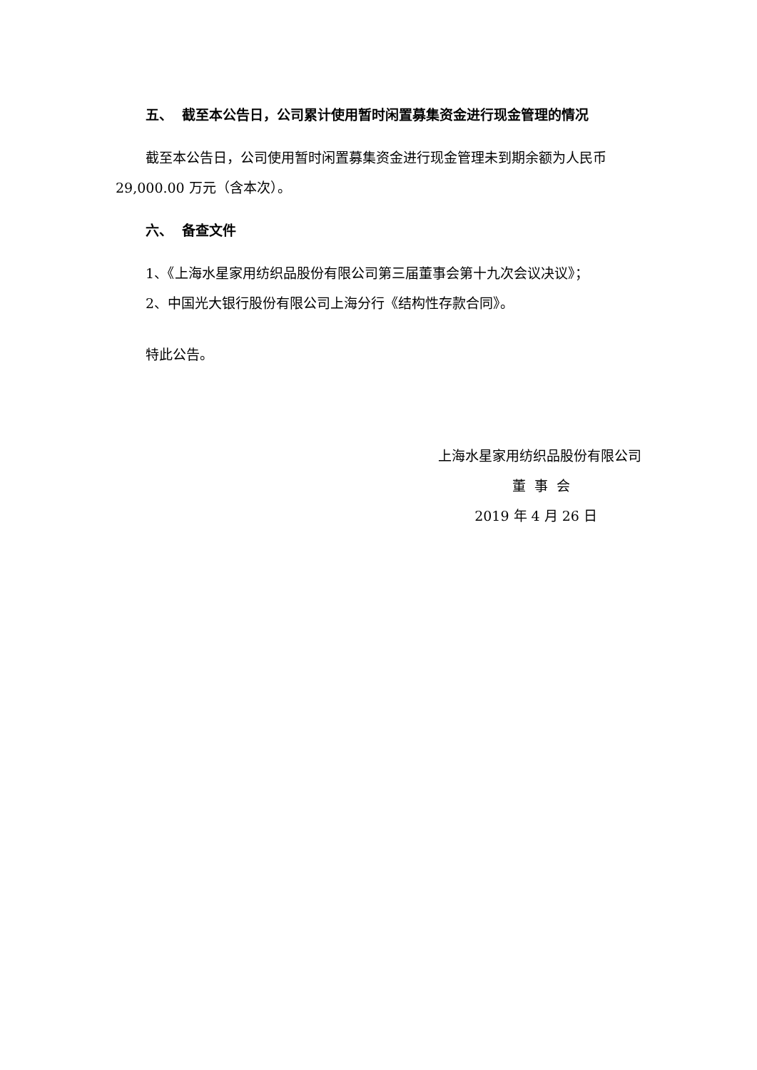五、 截至本公告日，公司累计使用暂时闲置募集资金进行现金管理的情况
截至本公告日，公司使用暂时闲置募集资金进行现金管理未到期余额为人民币 29,000.00 万元（含本次）。
六、 备查文件
1、《上海水星家用纺织品股份有限公司第三届董事会第十九次会议决议》；
2、中国光大银行股份有限公司上海分行《结构性存款合同》。
特此公告。
上海水星家用纺织品股份有限公司
董 事 会
2019 年 4 月 26 日